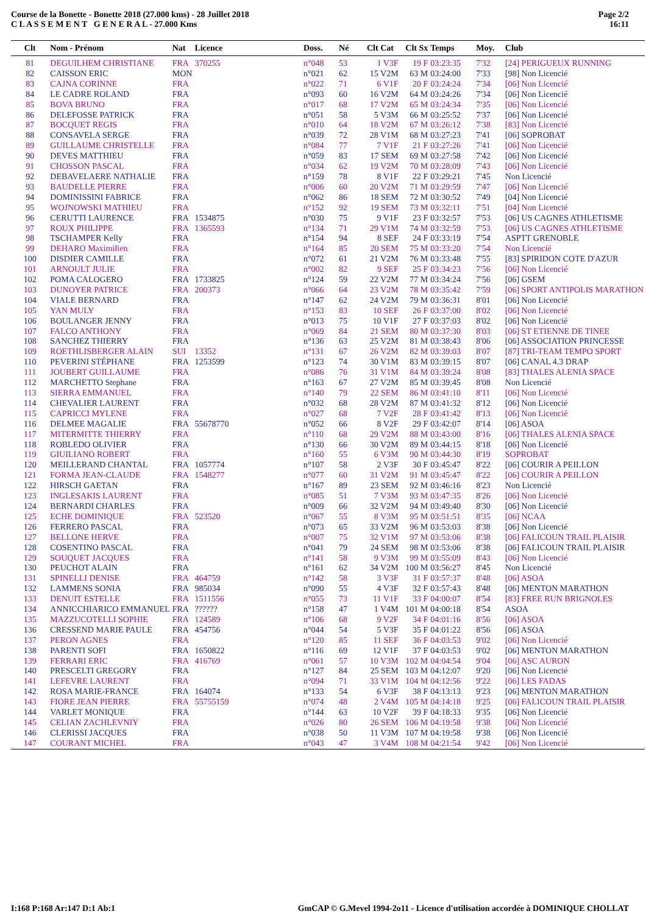Course de la Bonette - Bonette 2018 (27.000 kms) - 28 Juillet 2018
C L A S S E M E N T G E N E R A L - 27.000 Kms
Page 2/2
16:11
| Clt | Nom - Prénom | Nat | Licence | Doss. | Né | Clt Cat | Clt Sx | Temps | Moy. | Club |
| --- | --- | --- | --- | --- | --- | --- | --- | --- | --- | --- |
| 81 | DEGUILHEM CHRISTIANE | FRA | 370255 | n°048 | 53 | 1 V3F | 19 F | 03:23:35 | 7'32 | [24] PERIGUEUX RUNNING |
| 82 | CAISSON ERIC | MON | | n°021 | 62 | 15 V2M | 63 M | 03:24:00 | 7'33 | [98] Non Licencié |
| 83 | CAJNA CORINNE | FRA | | n°022 | 71 | 6 V1F | 20 F | 03:24:24 | 7'34 | [06] Non Licencié |
| 84 | LE CADRE ROLAND | FRA | | n°093 | 60 | 16 V2M | 64 M | 03:24:26 | 7'34 | [06] Non Licencié |
| 85 | BOVA BRUNO | FRA | | n°017 | 68 | 17 V2M | 65 M | 03:24:34 | 7'35 | [06] Non Licencié |
| 86 | DELEFOSSE PATRICK | FRA | | n°051 | 58 | 5 V3M | 66 M | 03:25:52 | 7'37 | [06] Non Licencié |
| 87 | BOCQUET REGIS | FRA | | n°010 | 64 | 18 V2M | 67 M | 03:26:12 | 7'38 | [83] Non Licencié |
| 88 | CONSAVELA SERGE | FRA | | n°039 | 72 | 28 V1M | 68 M | 03:27:23 | 7'41 | [06] SOPROBAT |
| 89 | GUILLAUME CHRISTELLE | FRA | | n°084 | 77 | 7 V1F | 21 F | 03:27:26 | 7'41 | [06] Non Licencié |
| 90 | DEVES MATTHIEU | FRA | | n°059 | 83 | 17 SEM | 69 M | 03:27:58 | 7'42 | [06] Non Licencié |
| 91 | CHOSSON PASCAL | FRA | | n°034 | 62 | 19 V2M | 70 M | 03:28:09 | 7'43 | [06] Non Licencié |
| 92 | DEBAVELAERE NATHALIE | FRA | | n°159 | 78 | 8 V1F | 22 F | 03:29:21 | 7'45 | Non Licencié |
| 93 | BAUDELLE PIERRE | FRA | | n°006 | 60 | 20 V2M | 71 M | 03:29:59 | 7'47 | [06] Non Licencié |
| 94 | DOMINISSINI FABRICE | FRA | | n°062 | 86 | 18 SEM | 72 M | 03:30:52 | 7'49 | [04] Non Licencié |
| 95 | WOJNOWSKI MATHIEU | FRA | | n°152 | 92 | 19 SEM | 73 M | 03:32:11 | 7'51 | [04] Non Licencié |
| 96 | CERUTTI LAURENCE | FRA | 1534875 | n°030 | 75 | 9 V1F | 23 F | 03:32:57 | 7'53 | [06] US CAGNES ATHLETISME |
| 97 | ROUX PHILIPPE | FRA | 1365593 | n°134 | 71 | 29 V1M | 74 M | 03:32:59 | 7'53 | [06] US CAGNES ATHLETISME |
| 98 | TSCHAMPER Kelly | FRA | | n°154 | 94 | 8 SEF | 24 F | 03:33:19 | 7'54 | ASPTT GRENOBLE |
| 99 | DEHARO Maximilien | FRA | | n°164 | 85 | 20 SEM | 75 M | 03:33:20 | 7'54 | Non Licencié |
| 100 | DISDIER CAMILLE | FRA | | n°072 | 61 | 21 V2M | 76 M | 03:33:48 | 7'55 | [83] SPIRIDON COTE D'AZUR |
| 101 | ARNOULT JULIE | FRA | | n°002 | 82 | 9 SEF | 25 F | 03:34:23 | 7'56 | [06] Non Licencié |
| 102 | POMA CALOGERO | FRA | 1733825 | n°124 | 59 | 22 V2M | 77 M | 03:34:24 | 7'56 | [06] GSEM |
| 103 | DUNOYER PATRICE | FRA | 200373 | n°066 | 64 | 23 V2M | 78 M | 03:35:42 | 7'59 | [06] SPORT ANTIPOLIS MARATHON |
| 104 | VIALE BERNARD | FRA | | n°147 | 62 | 24 V2M | 79 M | 03:36:31 | 8'01 | [06] Non Licencié |
| 105 | YAN MULY | FRA | | n°153 | 83 | 10 SEF | 26 F | 03:37:00 | 8'02 | [06] Non Licencié |
| 106 | BOULANGER JENNY | FRA | | n°013 | 75 | 10 V1F | 27 F | 03:37:03 | 8'02 | [06] Non Licencié |
| 107 | FALCO ANTHONY | FRA | | n°069 | 84 | 21 SEM | 80 M | 03:37:30 | 8'03 | [06] ST ETIENNE DE TINEE |
| 108 | SANCHEZ THIERRY | FRA | | n°136 | 63 | 25 V2M | 81 M | 03:38:43 | 8'06 | [06] ASSOCIATION PRINCESSE |
| 109 | ROETHLISBERGER ALAIN | SUI | 13352 | n°131 | 67 | 26 V2M | 82 M | 03:39:03 | 8'07 | [87] TRI-TEAM TEMPO SPORT |
| 110 | PEVERINI STÉPHANE | FRA | 1253599 | n°123 | 74 | 30 V1M | 83 M | 03:39:15 | 8'07 | [06] CANAL 4.3 DRAP |
| 111 | JOUBERT GUILLAUME | FRA | | n°086 | 76 | 31 V1M | 84 M | 03:39:24 | 8'08 | [83] THALES ALENIA SPACE |
| 112 | MARCHETTO Stephane | FRA | | n°163 | 67 | 27 V2M | 85 M | 03:39:45 | 8'08 | Non Licencié |
| 113 | SIERRA EMMANUEL | FRA | | n°140 | 79 | 22 SEM | 86 M | 03:41:10 | 8'11 | [06] Non Licencié |
| 114 | CHEVALIER LAURENT | FRA | | n°032 | 68 | 28 V2M | 87 M | 03:41:32 | 8'12 | [06] Non Licencié |
| 115 | CAPRICCI MYLENE | FRA | | n°027 | 68 | 7 V2F | 28 F | 03:41:42 | 8'13 | [06] Non Licencié |
| 116 | DELMEE MAGALIE | FRA | 55678770 | n°052 | 66 | 8 V2F | 29 F | 03:42:07 | 8'14 | [06] ASOA |
| 117 | MITERMITTE THIERRY | FRA | | n°110 | 68 | 29 V2M | 88 M | 03:43:00 | 8'16 | [06] THALES ALENIA SPACE |
| 118 | ROBLEDO OLIVIER | FRA | | n°130 | 66 | 30 V2M | 89 M | 03:44:15 | 8'18 | [06] Non Licencié |
| 119 | GIUILIANO ROBERT | FRA | | n°160 | 55 | 6 V3M | 90 M | 03:44:30 | 8'19 | SOPROBAT |
| 120 | MEILLERAND CHANTAL | FRA | 1057774 | n°107 | 58 | 2 V3F | 30 F | 03:45:47 | 8'22 | [06] COURIR A PEILLON |
| 121 | FORMA JEAN-CLAUDE | FRA | 1548277 | n°077 | 60 | 31 V2M | 91 M | 03:45:47 | 8'22 | [06] COURIR A PEILLON |
| 122 | HIRSCH GAETAN | FRA | | n°167 | 89 | 23 SEM | 92 M | 03:46:16 | 8'23 | Non Licencié |
| 123 | INGLESAKIS LAURENT | FRA | | n°085 | 51 | 7 V3M | 93 M | 03:47:35 | 8'26 | [06] Non Licencié |
| 124 | BERNARDI CHARLES | FRA | | n°009 | 66 | 32 V2M | 94 M | 03:49:40 | 8'30 | [06] Non Licencié |
| 125 | ECHE DOMINIQUE | FRA | 523520 | n°067 | 55 | 8 V3M | 95 M | 03:51:51 | 8'35 | [06] NCAA |
| 126 | FERRERO PASCAL | FRA | | n°073 | 65 | 33 V2M | 96 M | 03:53:03 | 8'38 | [06] Non Licencié |
| 127 | BELLONE HERVE | FRA | | n°007 | 75 | 32 V1M | 97 M | 03:53:06 | 8'38 | [06] FALICOUN TRAIL PLAISIR |
| 128 | COSENTINO PASCAL | FRA | | n°041 | 79 | 24 SEM | 98 M | 03:53:06 | 8'38 | [06] FALICOUN TRAIL PLAISIR |
| 129 | SOUQUET JACQUES | FRA | | n°141 | 58 | 9 V3M | 99 M | 03:55:09 | 8'43 | [06] Non Licencié |
| 130 | PEUCHOT ALAIN | FRA | | n°161 | 62 | 34 V2M | 100 M | 03:56:27 | 8'45 | Non Licencié |
| 131 | SPINELLI DENISE | FRA | 464759 | n°142 | 58 | 3 V3F | 31 F | 03:57:37 | 8'48 | [06] ASOA |
| 132 | LAMMENS SONIA | FRA | 985034 | n°090 | 55 | 4 V3F | 32 F | 03:57:43 | 8'48 | [06] MENTON MARATHON |
| 133 | DENUIT ESTELLE | FRA | 1511556 | n°055 | 73 | 11 V1F | 33 F | 04:00:07 | 8'54 | [83] FREE RUN BRIGNOLES |
| 134 | ANNICCHIARICO EMMANUEL | FRA | ?????? | n°158 | 47 | 1 V4M | 101 M | 04:00:18 | 8'54 | ASOA |
| 135 | MAZZUCOTELLI SOPHIE | FRA | 124589 | n°106 | 68 | 9 V2F | 34 F | 04:01:16 | 8'56 | [06] ASOA |
| 136 | CRESSEND MARIE PAULE | FRA | 454756 | n°044 | 54 | 5 V3F | 35 F | 04:01:22 | 8'56 | [06] ASOA |
| 137 | PERON AGNES | FRA | | n°120 | 85 | 11 SEF | 36 F | 04:03:53 | 9'02 | [06] Non Licencié |
| 138 | PARENTI SOFI | FRA | 1650822 | n°116 | 69 | 12 V1F | 37 F | 04:03:53 | 9'02 | [06] MENTON MARATHON |
| 139 | FERRARI ERIC | FRA | 416769 | n°061 | 57 | 10 V3M | 102 M | 04:04:54 | 9'04 | [06] ASC AURON |
| 140 | PRESCELTI GREGORY | FRA | | n°127 | 84 | 25 SEM | 103 M | 04:12:07 | 9'20 | [06] Non Licencié |
| 141 | LEFEVRE LAURENT | FRA | | n°094 | 71 | 33 V1M | 104 M | 04:12:56 | 9'22 | [06] LES FADAS |
| 142 | ROSA MARIE-FRANCE | FRA | 164074 | n°133 | 54 | 6 V3F | 38 F | 04:13:13 | 9'23 | [06] MENTON MARATHON |
| 143 | FIORE JEAN PIERRE | FRA | 55755159 | n°074 | 48 | 2 V4M | 105 M | 04:14:18 | 9'25 | [06] FALICOUN TRAIL PLAISIR |
| 144 | VARLET MONIQUE | FRA | | n°144 | 63 | 10 V2F | 39 F | 04:18:33 | 9'35 | [06] Non Licencié |
| 145 | CELIAN ZACHLEVNIY | FRA | | n°026 | 80 | 26 SEM | 106 M | 04:19:58 | 9'38 | [06] Non Licencié |
| 146 | CLERISSI JACQUES | FRA | | n°038 | 50 | 11 V3M | 107 M | 04:19:58 | 9'38 | [06] Non Licencié |
| 147 | COURANT MICHEL | FRA | | n°043 | 47 | 3 V4M | 108 M | 04:21:54 | 9'42 | [06] Non Licencié |
I:168 P:168 Ar:147 D:1 Ab:1 GmCAP © G.Mevel 1994-2o11 - Licence d'utilisation accordée à DOMINIQUE CHOLLAT